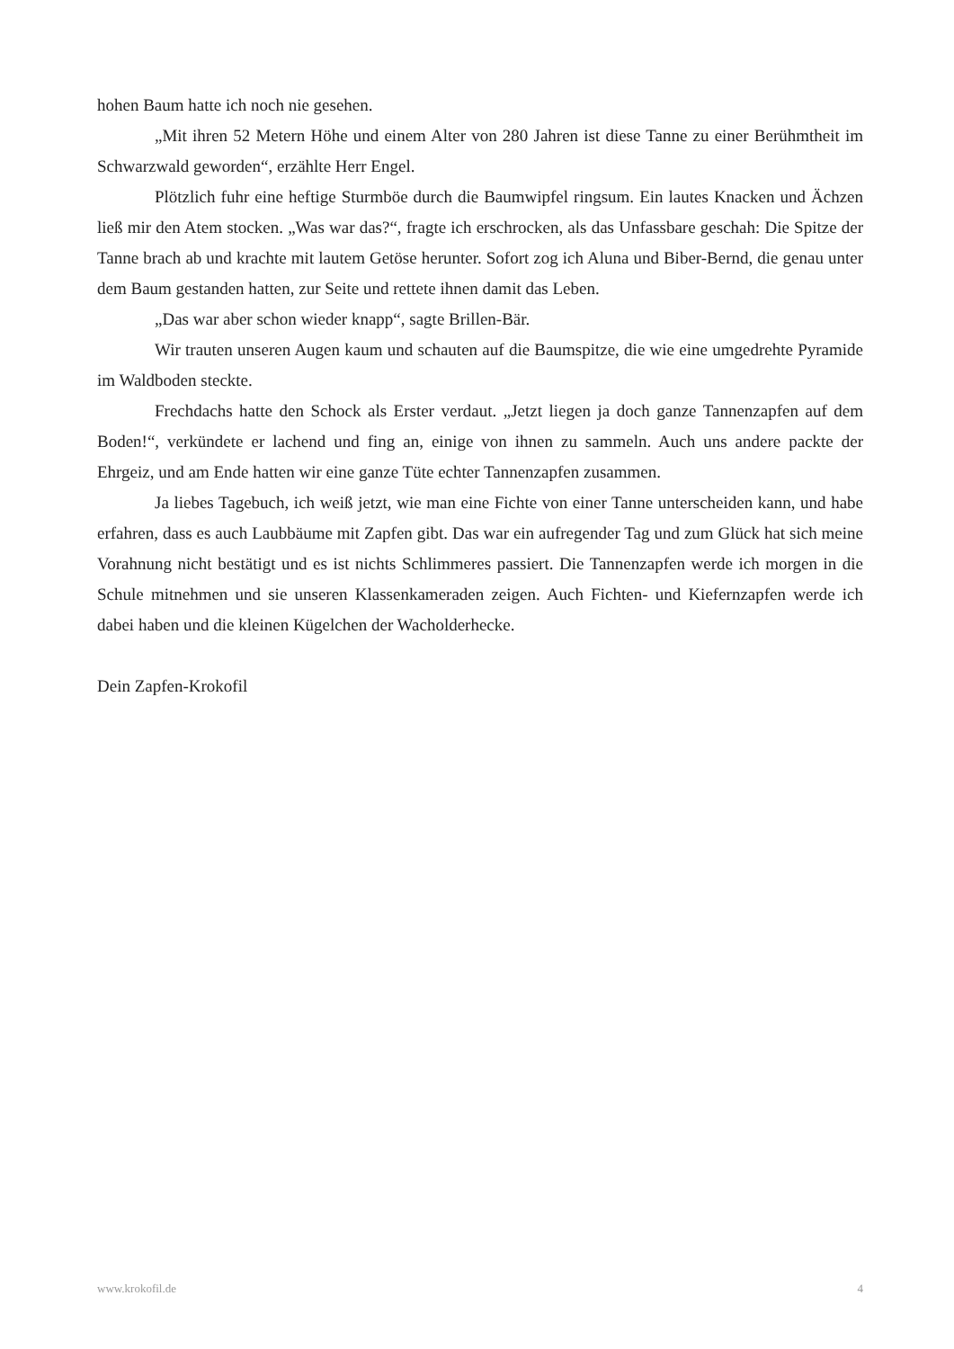hohen Baum hatte ich noch nie gesehen.
„Mit ihren 52 Metern Höhe und einem Alter von 280 Jahren ist diese Tanne zu einer Berühmtheit im Schwarzwald geworden“, erzählte Herr Engel.
Plötzlich fuhr eine heftige Sturmböe durch die Baumwipfel ringsum. Ein lautes Knacken und Ächzen ließ mir den Atem stocken. „Was war das?“, fragte ich erschrocken, als das Unfassbare geschah: Die Spitze der Tanne brach ab und krachte mit lautem Getöse herunter. Sofort zog ich Aluna und Biber-Bernd, die genau unter dem Baum gestanden hatten, zur Seite und rettete ihnen damit das Leben.
„Das war aber schon wieder knapp“, sagte Brillen-Bär.
Wir trauten unseren Augen kaum und schauten auf die Baumspitze, die wie eine umgedrehte Pyramide im Waldboden steckte.
Frechdachs hatte den Schock als Erster verdaut. „Jetzt liegen ja doch ganze Tannenzapfen auf dem Boden!“, verkündete er lachend und fing an, einige von ihnen zu sammeln. Auch uns andere packte der Ehrgeiz, und am Ende hatten wir eine ganze Tüte echter Tannenzapfen zusammen.
Ja liebes Tagebuch, ich weiß jetzt, wie man eine Fichte von einer Tanne unterscheiden kann, und habe erfahren, dass es auch Laubbäume mit Zapfen gibt. Das war ein aufregender Tag und zum Glück hat sich meine Vorahnung nicht bestätigt und es ist nichts Schlimmeres passiert. Die Tannenzapfen werde ich morgen in die Schule mitnehmen und sie unseren Klassenkameraden zeigen. Auch Fichten- und Kiefernzapfen werde ich dabei haben und die kleinen Kügelchen der Wacholderhecke.
Dein Zapfen-Krokofil
www.krokofil.de 4